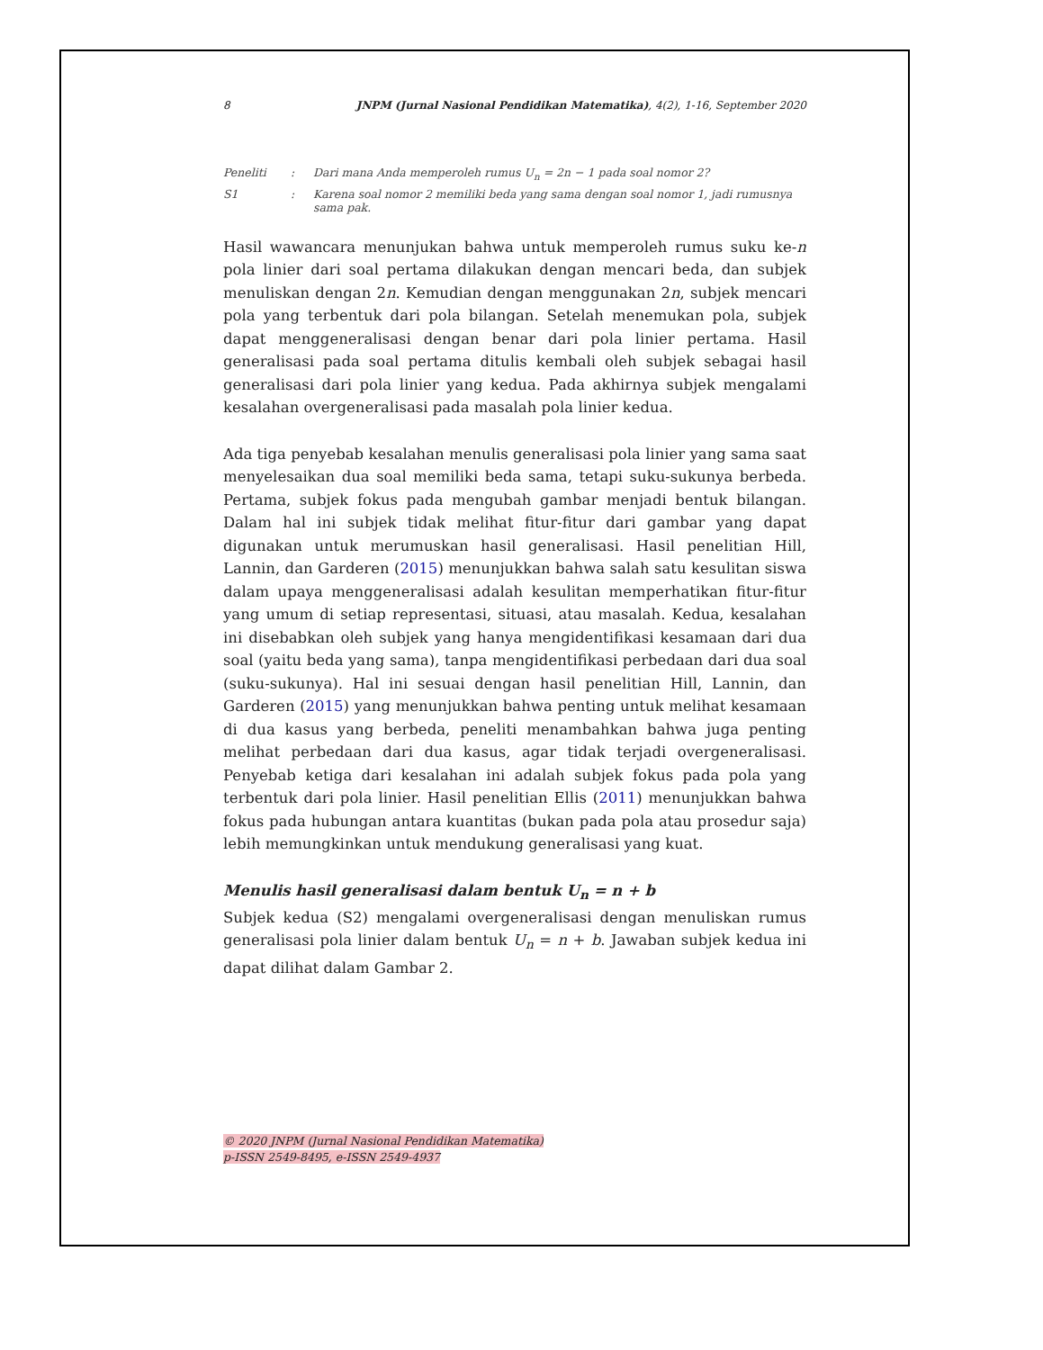8 JNPM (Jurnal Nasional Pendidikan Matematika), 4(2), 1-16, September 2020
Peneliti: Dari mana Anda memperoleh rumus U<sub>n</sub> = 2n − 1 pada soal nomor 2?
S1: Karena soal nomor 2 memiliki beda yang sama dengan soal nomor 1, jadi rumusnya sama pak.
Hasil wawancara menunjukan bahwa untuk memperoleh rumus suku ke-n pola linier dari soal pertama dilakukan dengan mencari beda, dan subjek menuliskan dengan 2n. Kemudian dengan menggunakan 2n, subjek mencari pola yang terbentuk dari pola bilangan. Setelah menemukan pola, subjek dapat menggeneralisasi dengan benar dari pola linier pertama. Hasil generalisasi pada soal pertama ditulis kembali oleh subjek sebagai hasil generalisasi dari pola linier yang kedua. Pada akhirnya subjek mengalami kesalahan overgeneralisasi pada masalah pola linier kedua.
Ada tiga penyebab kesalahan menulis generalisasi pola linier yang sama saat menyelesaikan dua soal memiliki beda sama, tetapi suku-sukunya berbeda. Pertama, subjek fokus pada mengubah gambar menjadi bentuk bilangan. Dalam hal ini subjek tidak melihat fitur-fitur dari gambar yang dapat digunakan untuk merumuskan hasil generalisasi. Hasil penelitian Hill, Lannin, dan Garderen (2015) menunjukkan bahwa salah satu kesulitan siswa dalam upaya menggeneralisasi adalah kesulitan memperhatikan fitur-fitur yang umum di setiap representasi, situasi, atau masalah. Kedua, kesalahan ini disebabkan oleh subjek yang hanya mengidentifikasi kesamaan dari dua soal (yaitu beda yang sama), tanpa mengidentifikasi perbedaan dari dua soal (suku-sukunya). Hal ini sesuai dengan hasil penelitian Hill, Lannin, dan Garderen (2015) yang menunjukkan bahwa penting untuk melihat kesamaan di dua kasus yang berbeda, peneliti menambahkan bahwa juga penting melihat perbedaan dari dua kasus, agar tidak terjadi overgeneralisasi. Penyebab ketiga dari kesalahan ini adalah subjek fokus pada pola yang terbentuk dari pola linier. Hasil penelitian Ellis (2011) menunjukkan bahwa fokus pada hubungan antara kuantitas (bukan pada pola atau prosedur saja) lebih memungkinkan untuk mendukung generalisasi yang kuat.
Menulis hasil generalisasi dalam bentuk U<sub>n</sub> = n + b
Subjek kedua (S2) mengalami overgeneralisasi dengan menuliskan rumus generalisasi pola linier dalam bentuk U<sub>n</sub> = n + b. Jawaban subjek kedua ini dapat dilihat dalam Gambar 2.
© 2020 JNPM (Jurnal Nasional Pendidikan Matematika)
p-ISSN 2549-8495, e-ISSN 2549-4937